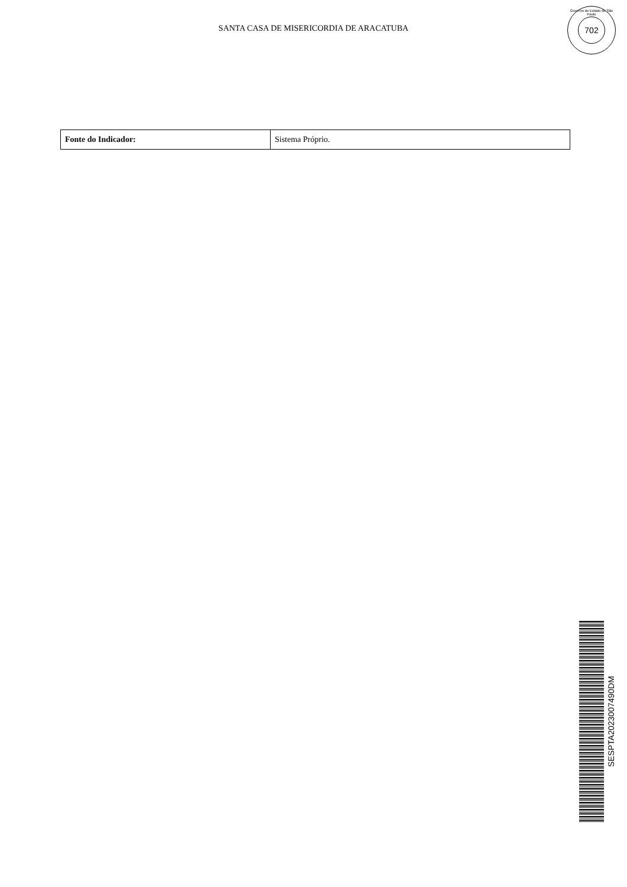SANTA CASA DE MISERICORDIA DE ARACATUBA
Governo do Estado de São Paulo
702
| Fonte do Indicador: | Sistema Próprio. |
SESPTA2023007490DM